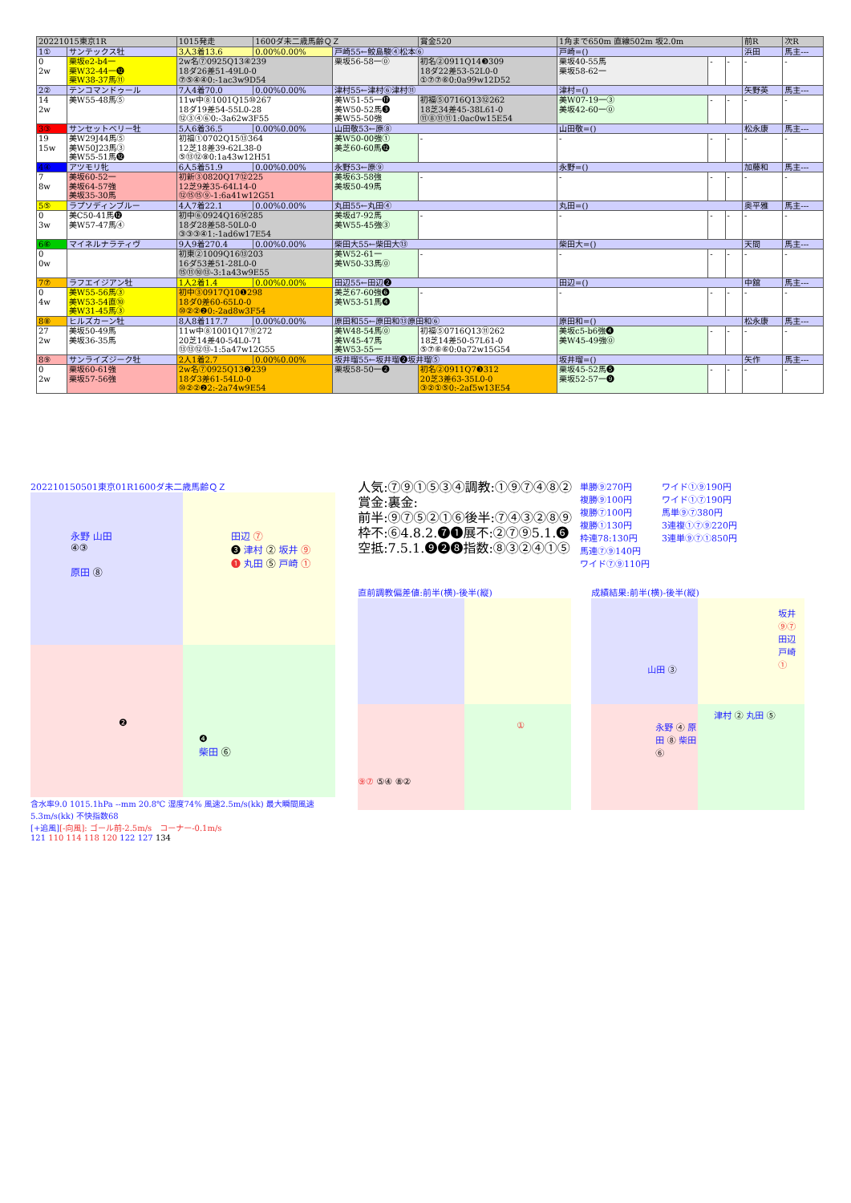| 20221015東京1R | | 1015発走 | 1600ダ未二歳馬齢ＱＺ | | 賞金520 | 1角まで650m 直線502m 坂2.0m | | | 前R | 次R |
| 1① | サンテックス牡 | 3人3着13.6 | 0.00%0.00% | 戸崎55←鮫島駿④松本⑥ | | 戸崎=() | | | 浜田 | 馬主--- |
| 0 2w | 栗坂e2-b4一 栗W32-44一⓬ 栗W38-37馬⑪ | 2w名⑦0925Q13④239 18ダ26差51-49L0-0 ⑦⑤④④0:-1ac3w9D54 | | 栗坂56-58一⓪ | 初名②0911Q14❸309 18ダ22差53-52L0-0 ①⑦⑦⑥0:0a99w12D52 | 栗坂40-55馬 栗坂58-62一 | - | - | - | - |
| 2② | テンコマンドゥール | 7人4着70.0 | 0.00%0.00% | 津村55←津村⑥津村⑪ | | 津村=() | | | 矢野英 | 馬主--- |
| 14 2w | 美W55-48馬⑤ | 11w中⑧1001Q15⑩267 18ダ19差54-55L0-28 ⑫③④⑥0:-3a62w3F55 | | 美W51-55一⓱ 美W50-52馬❸ 美W55-50強 | 初福⑤0716Q13⑫262 18芝34差45-38L61-0 ⑪⑧⑪⑪1:0ac0w15E54 | 美W07-19一③ 美坂42-60一⓪ | - | - | - | - |
| 3③ | サンセットベリー牡 | 5人6着36.5 | 0.00%0.00% | 山田敬53←原⑧ | | 山田敬=() | | | 松永康 | 馬主--- |
| 19 15w | 美W29J44馬⑤ 美W50J23馬③ 美W55-51馬⓬ | 初福①0702Q15⑬364 12芝18差39-62L38-0 ⑤⑬⑫⑧0:1a43w12H51 | | 美W50-00強① 美芝60-60馬⓬ | - | - | - | - | - | - |
| 4④ | アツモリ牝 | 6人5着51.9 | 0.00%0.00% | 永野53←原⑨ | | 永野=() | | | 加藤和 | 馬主--- |
| 7 8w | 美坂60-52一 美坂64-57強 美坂35-30馬 | 初新③0820Q17⑫225 12芝9差35-64L14-0 ⑫⑮⑮⑨-1:6a41w12G51 | | 美坂63-58強 美坂50-49馬 | - | - | - | - | - | - |
| 5⑤ | ラプソディンブルー | 4人7着22.1 | 0.00%0.00% | 丸田55←丸田④ | | 丸田=() | | | 奥平雅 | 馬主--- |
| 0 3w | 美C50-41馬⓬ 美W57-47馬④ | 初中⑥0924Q16⑭285 18ダ28差58-50L0-0 ③③③④1:-1ad6w17E54 | | 美坂d7-92馬 美W55-45強③ | - | - | - | - | - | - |
| 6⑥ | マイネルナラティヴ | 9人9着270.4 | 0.00%0.00% | 柴田大55←柴田大⑬ | | 柴田大=() | | | 天間 | 馬主--- |
| 0 0w | | 初東②1009Q16⑬203 16ダ53差51-28L0-0 ⑮⑪⑩⑬-3:1a43w9E55 | | 美W52-61一 美W50-33馬⓪ | - | - | - | - | - | - |
| 7⑦ | ラフエイジアン牡 | 1人2着1.4 | 0.00%0.00% | 田辺55←田辺❷ | | 田辺=() | | | 中舘 | 馬主--- |
| 0 4w | 美W55-56馬③ 美W53-54直⑩ 美W31-45馬③ | 初中③0917Q10❶298 18ダ0差60-65L0-0 ⑩②②❷0:-2ad8w3F54 | | 美芝67-60強❻ 美W53-51馬❹ | - | - | - | - | - | - |
| 8⑧ | ヒルズカーン牡 | 8人8着117.7 | 0.00%0.00% | 原田和55←原田和⑬原田和⑥ | | 原田和=() | | | 松永康 | 馬主--- |
| 27 2w | 美坂50-49馬 美坂36-35馬 | 11w中⑧1001Q17⑪272 20芝14差40-54L0-71 ⑬⑬⑫⑬-1:5a47w12G55 | | 美W48-54馬⓪ 美W45-47馬 美W53-55一 | 初福⑤0716Q13⑪262 18芝14差50-57L61-0 ⑤⑦⑥⑥0:0a72w15G54 | 美坂c5-b6強❹ 美W45-49強⓪ | - | - | - | - |
| 8⑨ | サンライズジーク牡 | 2人1着2.7 | 0.00%0.00% | 坂井瑠55←坂井瑠❷坂井瑠⑤ | | 坂井瑠=() | | | 矢作 | 馬主--- |
| 0 2w | 栗坂60-61強 栗坂57-56強 | 2w名⑦0925Q13❷239 18ダ3差61-54L0-0 ⑩②②❷2:-2a74w9E54 | | 栗坂58-50一❷ | 初名②0911Q7❸312 20芝3差63-35L0-0 ③②①⑤0:-2af5w13E54 | 栗坂45-52馬❺ 栗坂52-57一❾ | - | - | - | - |
202210150501東京01R1600ダ未二歳馬齢ＱＺ
永野 山田
④③
原田 ⑧
田辺 ⑦
❸ 津村 ② 坂井 ⑨
❶ 丸田 ⑤ 戸崎 ①
❷
❹
柴田 ⑥
含水率9.0 1015.1hPa --mm 20.8℃ 湿度74% 風速2.5m/s(kk) 最大瞬間風速5.3m/s(kk) 不快指数68
[+追風][-向風]: ゴール前-2.5m/s　コーナー-0.1m/s
121 110 114 118 120 122 127 134
人気:⑦⑨①⑤③④調教:①⑨⑦④⑧②
賞金:裏金:
前半:⑨⑦⑤②①⑥後半:⑦④③②⑧⑨
枠不:⑥4.8.2.❼❶展不:②⑦⑨5.1.❻
空抵:7.5.1.❾❷❽指数:⑧③②④①⑤
単勝⑨270円
複勝⑨100円
複勝⑦100円
複勝①130円
枠連78:130円
馬連⑦⑨140円
ワイド⑦⑨110円
ワイド①⑨190円
ワイド①⑦190円
馬単⑨⑦380円
3連複①⑦⑨220円
3連単⑨⑦①850円
直前調教偏差値:前半(横)-後半(縦)
⑨⑦ ⑤④ ⑧②
①
成績結果:前半(横)-後半(縦)
山田 ③
坂井 ⑨⑦ 田辺 戸崎 ①
永野 ④ 原田 ⑧ 柴田 ⑥
津村 ② 丸田 ⑤